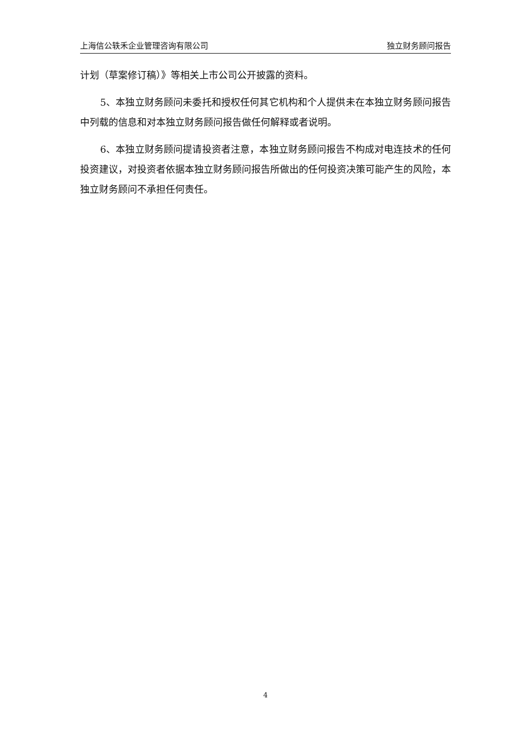上海信公轶禾企业管理咨询有限公司 独立财务顾问报告
计划（草案修订稿）》等相关上市公司公开披露的资料。
5、本独立财务顾问未委托和授权任何其它机构和个人提供未在本独立财务顾问报告中列载的信息和对本独立财务顾问报告做任何解释或者说明。
6、本独立财务顾问提请投资者注意，本独立财务顾问报告不构成对电连技术的任何投资建议，对投资者依据本独立财务顾问报告所做出的任何投资决策可能产生的风险，本独立财务顾问不承担任何责任。
4